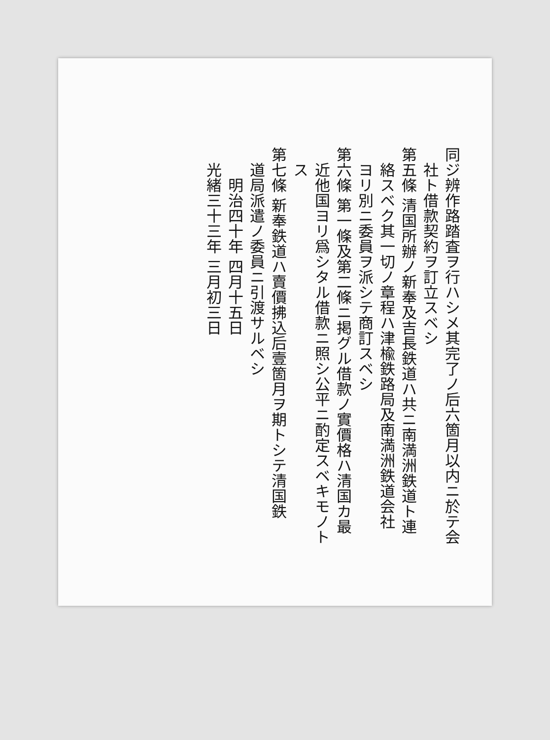同ジ辨作路踏査ヲ行ハシメ其完了ノ后六箇月以内ニ於テ会
社ト借款契約ヲ訂立スベシ
第五條 清国所辦ノ新奉及吉長鉄道ハ共ニ南満洲鉄道ト連
絡スベク其一切ノ章程ハ津楡鉄路局及南満洲鉄道会社
ヨリ別ニ委員ヲ派シテ商訂スベシ
第六條 第一條及第二條ニ掲グル借款ノ實價格ハ清国カ最
近他国ヨリ爲シタル借款ニ照シ公平ニ酌定スベキモノトス
第七條 新奉鉄道ハ賣價拂込后壹箇月ヲ期トシテ清国鉄
道局派遣ノ委員ニ引渡サルベシ
明治四十年 四月十五日
光緒三十三年 三月初三日